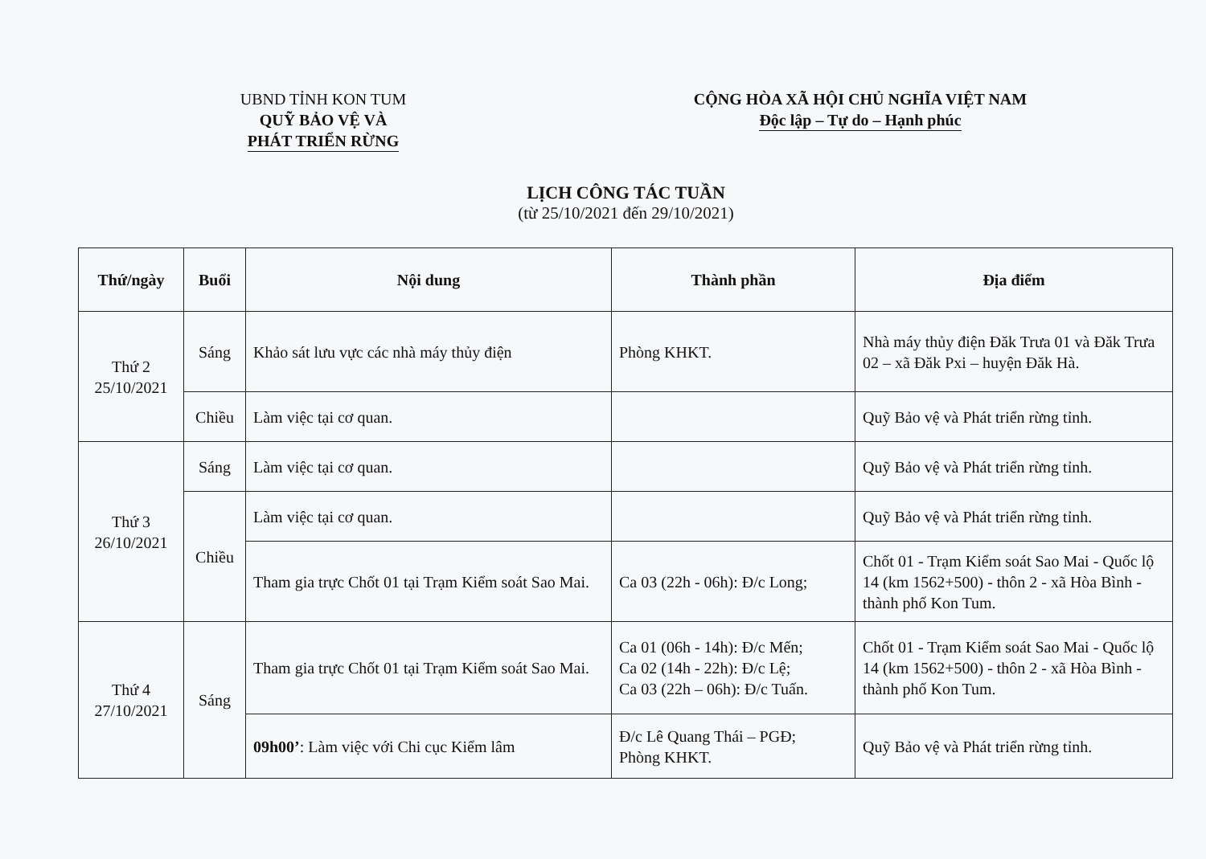UBND TỈNH KON TUM
QUỸ BẢO VỆ VÀ
PHÁT TRIỂN RỪNG
CỘNG HÒA XÃ HỘI CHỦ NGHĨA VIỆT NAM
Độc lập – Tự do – Hạnh phúc
LỊCH CÔNG TÁC TUẦN
(từ 25/10/2021 đến 29/10/2021)
| Thứ/ngày | Buổi | Nội dung | Thành phần | Địa điểm |
| --- | --- | --- | --- | --- |
| Thứ 2 25/10/2021 | Sáng | Khảo sát lưu vực các nhà máy thủy điện | Phòng KHKT. | Nhà máy thủy điện Đăk Trưa 01 và Đăk Trưa 02 – xã Đăk Pxi – huyện Đăk Hà. |
| | Chiều | Làm việc tại cơ quan. | | Quỹ Bảo vệ và Phát triển rừng tỉnh. |
| Thứ 3 26/10/2021 | Sáng | Làm việc tại cơ quan. | | Quỹ Bảo vệ và Phát triển rừng tỉnh. |
| | Chiều | Làm việc tại cơ quan. | | Quỹ Bảo vệ và Phát triển rừng tỉnh. |
| | | Tham gia trực Chốt 01 tại Trạm Kiểm soát Sao Mai. | Ca 03 (22h - 06h): Đ/c Long; | Chốt 01 - Trạm Kiểm soát Sao Mai - Quốc lộ 14 (km 1562+500) - thôn 2 - xã Hòa Bình - thành phố Kon Tum. |
| Thứ 4 27/10/2021 | Sáng | Tham gia trực Chốt 01 tại Trạm Kiểm soát Sao Mai. | Ca 01 (06h - 14h): Đ/c Mến; Ca 02 (14h - 22h): Đ/c Lệ; Ca 03 (22h – 06h): Đ/c Tuấn. | Chốt 01 - Trạm Kiểm soát Sao Mai - Quốc lộ 14 (km 1562+500) - thôn 2 - xã Hòa Bình - thành phố Kon Tum. |
| | | 09h00’ : Làm việc với Chi cục Kiểm lâm | Đ/c Lê Quang Thái – PGĐ; Phòng KHKT. | Quỹ Bảo vệ và Phát triển rừng tỉnh. |